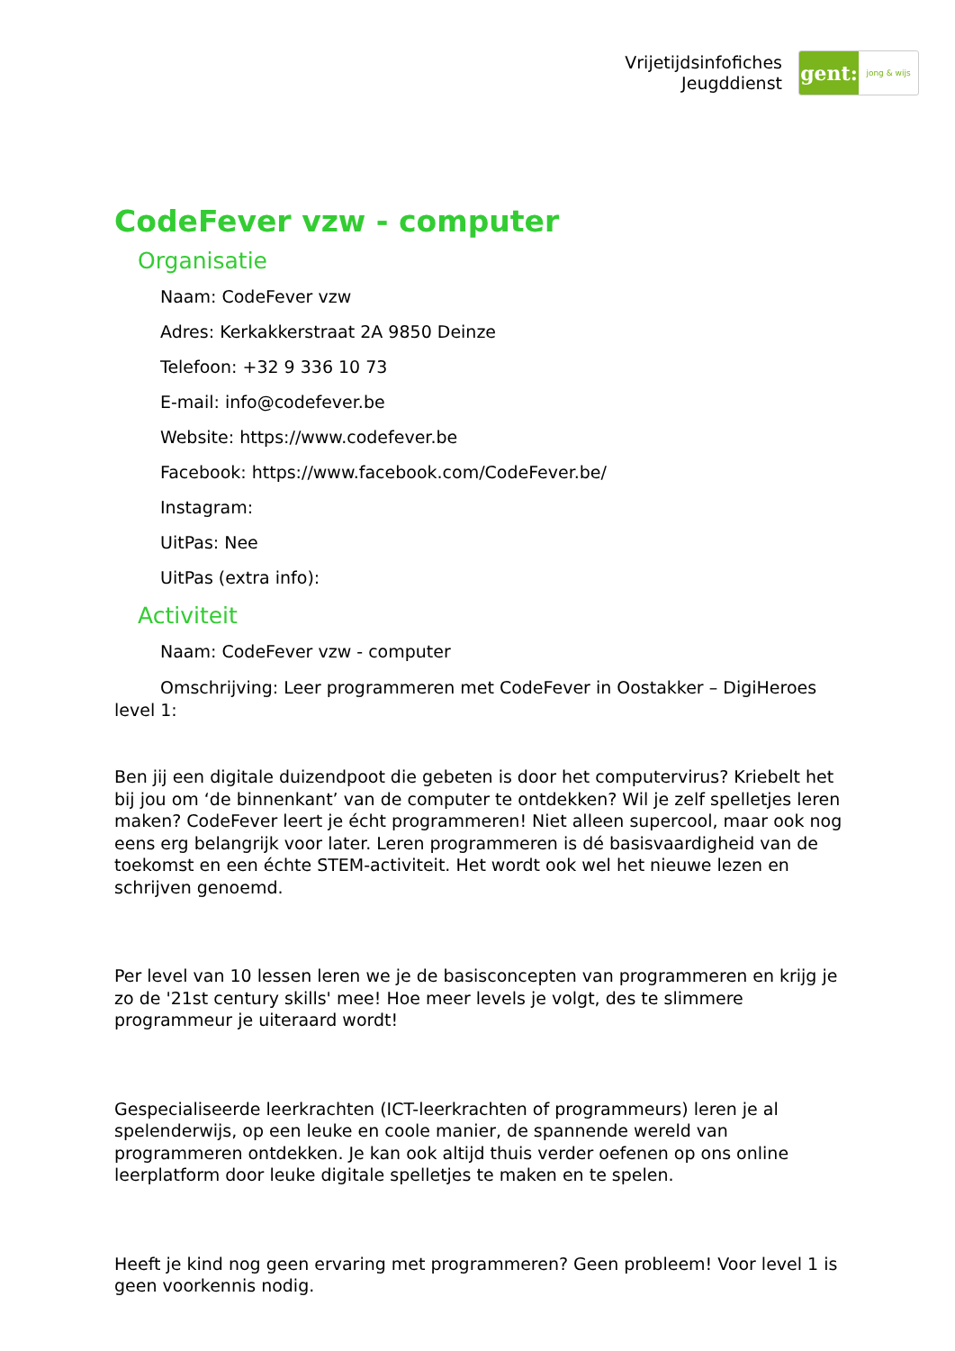Vrijetijdsinfofiches
Jeugddienst
gent:
jong & wijs
CodeFever vzw - computer
Organisatie
Naam: CodeFever vzw
Adres: Kerkakkerstraat 2A 9850 Deinze
Telefoon: +32 9 336 10 73
E-mail: info@codefever.be
Website: https://www.codefever.be
Facebook: https://www.facebook.com/CodeFever.be/
Instagram:
UitPas: Nee
UitPas (extra info):
Activiteit
Naam: CodeFever vzw - computer
Omschrijving: Leer programmeren met CodeFever in Oostakker – DigiHeroes level 1:
Ben jij een digitale duizendpoot die gebeten is door het computervirus? Kriebelt het bij jou om ‘de binnenkant’ van de computer te ontdekken? Wil je zelf spelletjes leren maken? CodeFever leert je écht programmeren! Niet alleen supercool, maar ook nog eens erg belangrijk voor later. Leren programmeren is dé basisvaardigheid van de toekomst en een échte STEM-activiteit. Het wordt ook wel het nieuwe lezen en schrijven genoemd.
Per level van 10 lessen leren we je de basisconcepten van programmeren en krijg je zo de '21st century skills' mee! Hoe meer levels je volgt, des te slimmere programmeur je uiteraard wordt!
Gespecialiseerde leerkrachten (ICT-leerkrachten of programmeurs) leren je al spelenderwijs, op een leuke en coole manier, de spannende wereld van programmeren ontdekken. Je kan ook altijd thuis verder oefenen op ons online leerplatform door leuke digitale spelletjes te maken en te spelen.
Heeft je kind nog geen ervaring met programmeren? Geen probleem! Voor level 1 is geen voorkennis nodig.